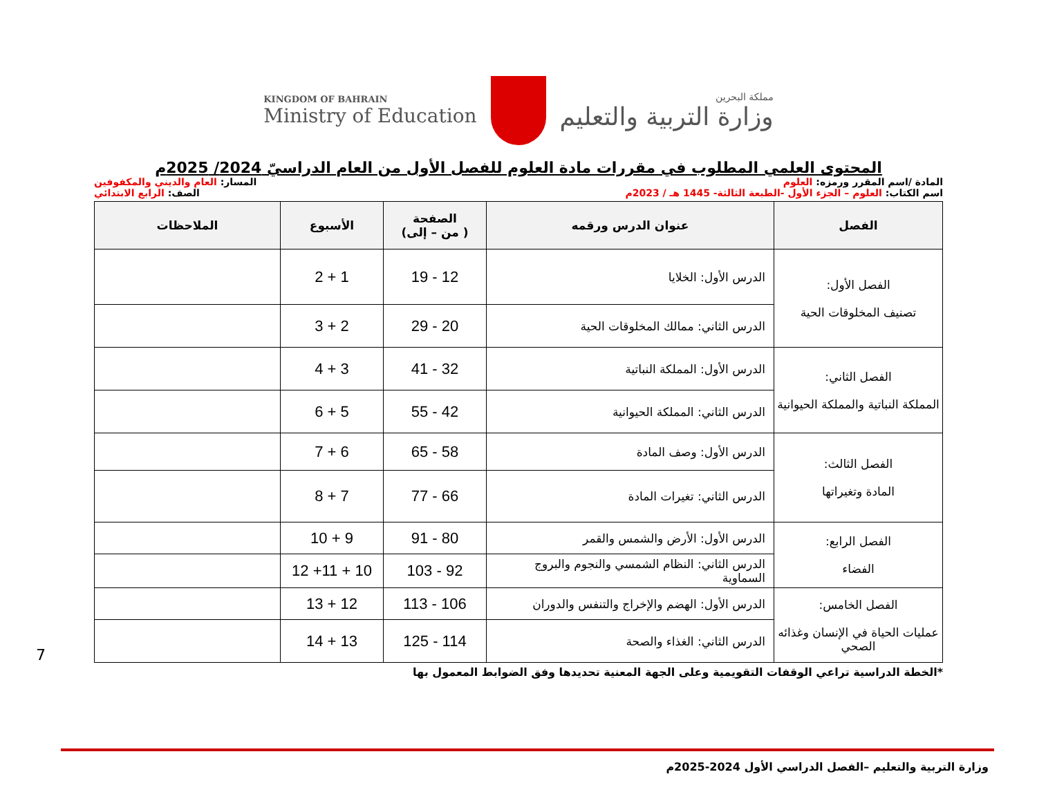KINGDOM OF BAHRAIN
Ministry of Education
مملكة البحرين
وزارة التربية والتعليم
المحتوى العلمي المطلوب في مقررات مادة العلوم للفصل الأول من العام الدراسيّ 2024/ 2025م
المادة /اسم المقرر ورمزه: العلوم المسار: العام والديني والمكفوفين
اسم الكتاب: العلوم – الجزء الأول -الطبعة الثالثة- 1445 هـ / 2023م الصف: الرابع الابتدائي
| الفصل | عنوان الدرس ورقمه | الصفحة ( من – إلى) | الأسبوع | الملاحظات |
| --- | --- | --- | --- | --- |
| الفصل الأول: تصنيف المخلوقات الحية | الدرس الأول: الخلايا | 12 - 19 | 1 + 2 | |
| | الدرس الثاني: ممالك المخلوقات الحية | 20 - 29 | 2 + 3 | |
| الفصل الثاني: المملكة النباتية والمملكة الحيوانية | الدرس الأول: المملكة النباتية | 32 - 41 | 3 + 4 | |
| | الدرس الثاني: المملكة الحيوانية | 42 - 55 | 5 + 6 | |
| الفصل الثالث: المادة وتغيراتها | الدرس الأول: وصف المادة | 58 - 65 | 6 + 7 | |
| | الدرس الثاني: تغيرات المادة | 66 - 77 | 7 + 8 | |
| الفصل الرابع: الفضاء | الدرس الأول: الأرض والشمس والقمر | 80 - 91 | 9 + 10 | |
| | الدرس الثاني: النظام الشمسي والنجوم والبروج السماوية | 92 - 103 | 10 + 11+ 12 | |
| الفصل الخامس: عمليات الحياة في الإنسان وغذائه الصحي | الدرس الأول: الهضم والإخراج والتنفس والدوران | 106 - 113 | 12 + 13 | |
| | الدرس الثاني: الغذاء والصحة | 114 - 125 | 13 + 14 | |
*الخطة الدراسية تراعي الوقفات التقويمية وعلى الجهة المعنية تحديدها وفق الضوابط المعمول بها
7
وزارة التربية والتعليم –الفصل الدراسي الأول 2024-2025م